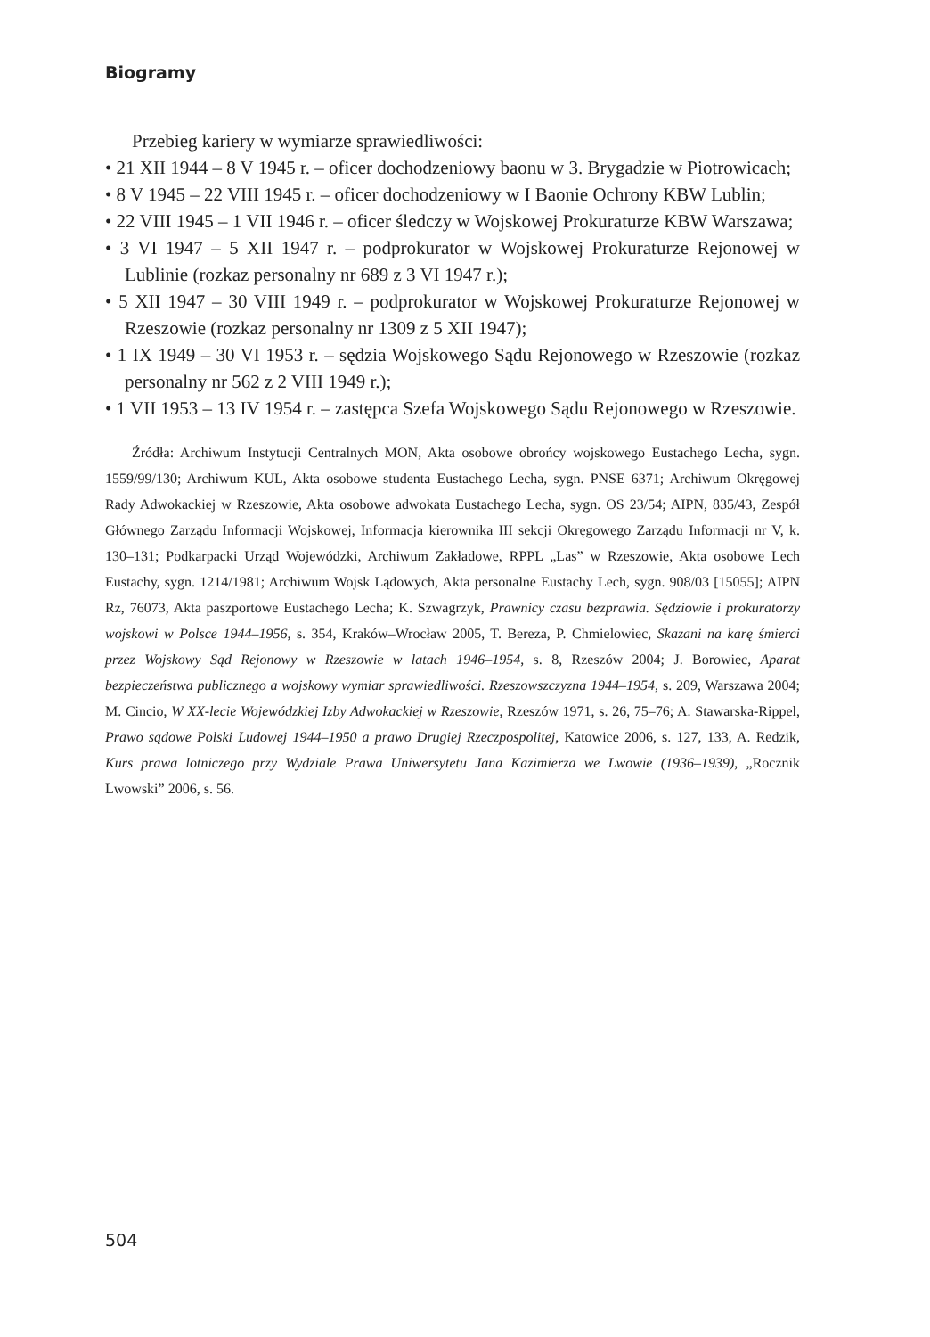Biogramy
Przebieg kariery w wymiarze sprawiedliwości:
• 21 XII 1944 – 8 V 1945 r. – oficer dochodzeniowy baonu w 3. Brygadzie w Piotrowicach;
• 8 V 1945 – 22 VIII 1945 r. – oficer dochodzeniowy w I Baonie Ochrony KBW Lublin;
• 22 VIII 1945 – 1 VII 1946 r. – oficer śledczy w Wojskowej Prokuraturze KBW Warszawa;
• 3 VI 1947 – 5 XII 1947 r. – podprokurator w Wojskowej Prokuraturze Rejonowej w Lublinie (rozkaz personalny nr 689 z 3 VI 1947 r.);
• 5 XII 1947 – 30 VIII 1949 r. – podprokurator w Wojskowej Prokuraturze Rejonowej w Rzeszowie (rozkaz personalny nr 1309 z 5 XII 1947);
• 1 IX 1949 – 30 VI 1953 r. – sędzia Wojskowego Sądu Rejonowego w Rzeszowie (rozkaz personalny nr 562 z 2 VIII 1949 r.);
• 1 VII 1953 – 13 IV 1954 r. – zastępca Szefa Wojskowego Sądu Rejonowego w Rzeszowie.
Źródła: Archiwum Instytucji Centralnych MON, Akta osobowe obrońcy wojskowego Eustachego Lecha, sygn. 1559/99/130; Archiwum KUL, Akta osobowe studenta Eustachego Lecha, sygn. PNSE 6371; Archiwum Okręgowej Rady Adwokackiej w Rzeszowie, Akta osobowe adwokata Eustachego Lecha, sygn. OS 23/54; AIPN, 835/43, Zespół Głównego Zarządu Informacji Wojskowej, Informacja kierownika III sekcji Okręgowego Zarządu Informacji nr V, k. 130–131; Podkarpacki Urząd Wojewódzki, Archiwum Zakładowe, RPPL „Las” w Rzeszowie, Akta osobowe Lech Eustachy, sygn. 1214/1981; Archiwum Wojsk Lądowych, Akta personalne Eustachy Lech, sygn. 908/03 [15055]; AIPN Rz, 76073, Akta paszportowe Eustachego Lecha; K. Szwagrzyk, Prawnicy czasu bezprawia. Sędziowie i prokuratorzy wojskowi w Polsce 1944–1956, s. 354, Kraków–Wrocław 2005, T. Bereza, P. Chmielowiec, Skazani na karę śmierci przez Wojskowy Sąd Rejonowy w Rzeszowie w latach 1946–1954, s. 8, Rzeszów 2004; J. Borowiec, Aparat bezpieczeństwa publicznego a wojskowy wymiar sprawiedliwości. Rzeszowszczyzna 1944–1954, s. 209, Warszawa 2004; M. Cincio, W XX-lecie Wojewódzkiej Izby Adwokackiej w Rzeszowie, Rzeszów 1971, s. 26, 75–76; A. Stawarska-Rippel, Prawo sądowe Polski Ludowej 1944–1950 a prawo Drugiej Rzeczpospolitej, Katowice 2006, s. 127, 133, A. Redzik, Kurs prawa lotniczego przy Wydziale Prawa Uniwersytetu Jana Kazimierza we Lwowie (1936–1939), „Rocznik Lwowski” 2006, s. 56.
504